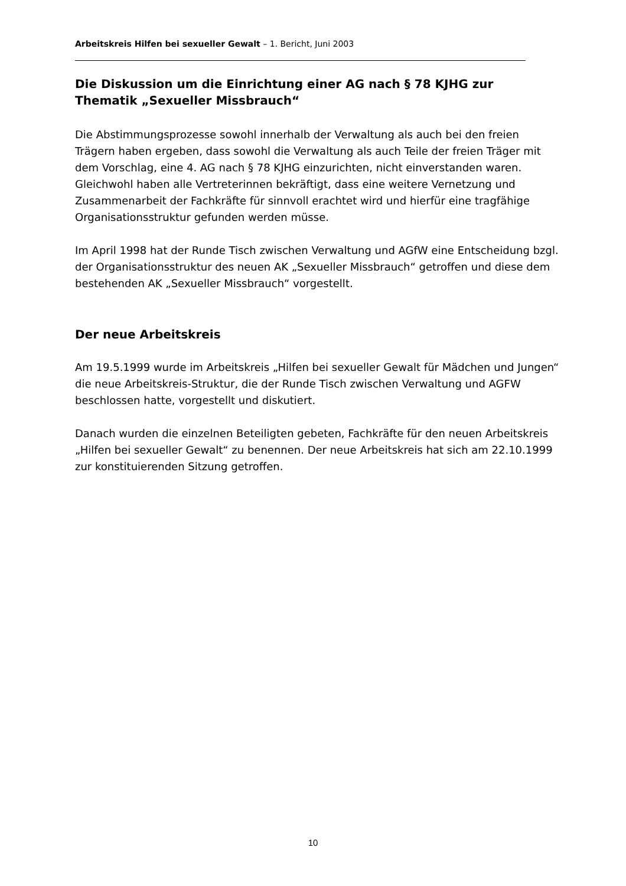Arbeitskreis Hilfen bei sexueller Gewalt – 1. Bericht, Juni 2003
Die Diskussion um die Einrichtung einer AG nach § 78 KJHG zur Thematik „Sexueller Missbrauch“
Die Abstimmungsprozesse sowohl innerhalb der Verwaltung als auch bei den freien Trägern haben ergeben, dass sowohl die Verwaltung als auch Teile der freien Träger mit dem Vorschlag, eine 4. AG nach § 78 KJHG einzurichten, nicht einverstanden waren. Gleichwohl haben alle Vertreterinnen bekräftigt, dass eine weitere Vernetzung und Zusammenarbeit der Fachkräfte für sinnvoll erachtet wird und hierfür eine tragfähige Organisationsstruktur gefunden werden müsse.
Im April 1998 hat der Runde Tisch zwischen Verwaltung und AGfW eine Entscheidung bzgl. der Organisationsstruktur des neuen AK „Sexueller Missbrauch“ getroffen und diese dem bestehenden AK „Sexueller Missbrauch“ vorgestellt.
Der neue Arbeitskreis
Am 19.5.1999 wurde im Arbeitskreis „Hilfen bei sexueller Gewalt für Mädchen und Jungen“ die neue Arbeitskreis-Struktur, die der Runde Tisch zwischen Verwaltung und AGFW beschlossen hatte, vorgestellt und diskutiert.
Danach wurden die einzelnen Beteiligten gebeten, Fachkräfte für den neuen Arbeitskreis „Hilfen bei sexueller Gewalt“ zu benennen. Der neue Arbeitskreis hat sich am 22.10.1999 zur konstituierenden Sitzung getroffen.
10